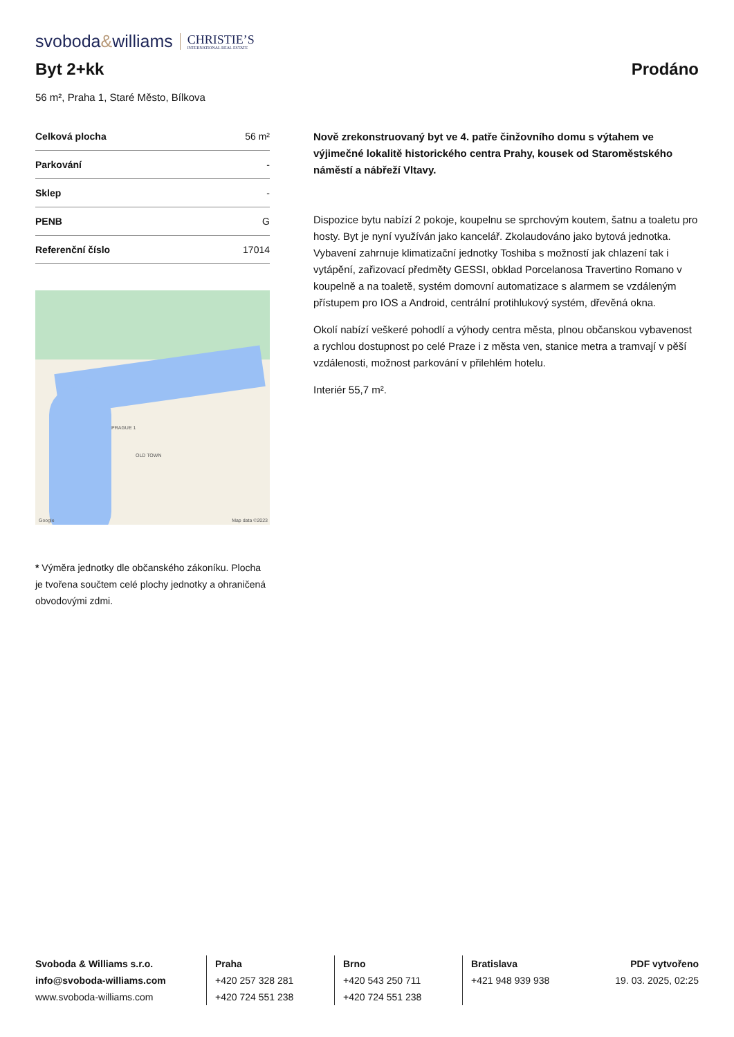svoboda&williams CHRISTIE’S
INTERNATIONAL REAL ESTATE
Byt 2+kk Prodáno
56 m², Praha 1, Staré Město, Bílkova
| Celková plocha | 56 m² |
| Parkování | - |
| Sklep | - |
| PENB | G |
| Referenční číslo | 17014 |
PRAGUE 1
OLD TOWN
Google Map data ©2023
* Výměra jednotky dle občanského zákoníku. Plocha je tvořena součtem celé plochy jednotky a ohraničená obvodovými zdmi.
Nově zrekonstruovaný byt ve 4. patře činžovního domu s výtahem ve výjimečné lokalitě historického centra Prahy, kousek od Staroměstského náměstí a nábřeží Vltavy.
Dispozice bytu nabízí 2 pokoje, koupelnu se sprchovým koutem, šatnu a toaletu pro hosty. Byt je nyní využíván jako kancelář. Zkolaudováno jako bytová jednotka. Vybavení zahrnuje klimatizační jednotky Toshiba s možností jak chlazení tak i vytápění, zařizovací předměty GESSI, obklad Porcelanosa Travertino Romano v koupelně a na toaletě, systém domovní automatizace s alarmem se vzdáleným přístupem pro IOS a Android, centrální protihlukový systém, dřevěná okna.
Okolí nabízí veškeré pohodlí a výhody centra města, plnou občanskou vybavenost a rychlou dostupnost po celé Praze i z města ven, stanice metra a tramvají v pěší vzdálenosti, možnost parkování v přilehlém hotelu.
Interiér 55,7 m².
Svoboda & Williams s.r.o.
info@svoboda-williams.com
www.svoboda-williams.com
Praha
+420 257 328 281
+420 724 551 238
Brno
+420 543 250 711
+420 724 551 238
Bratislava
+421 948 939 938
PDF vytvořeno
19. 03. 2025, 02:25